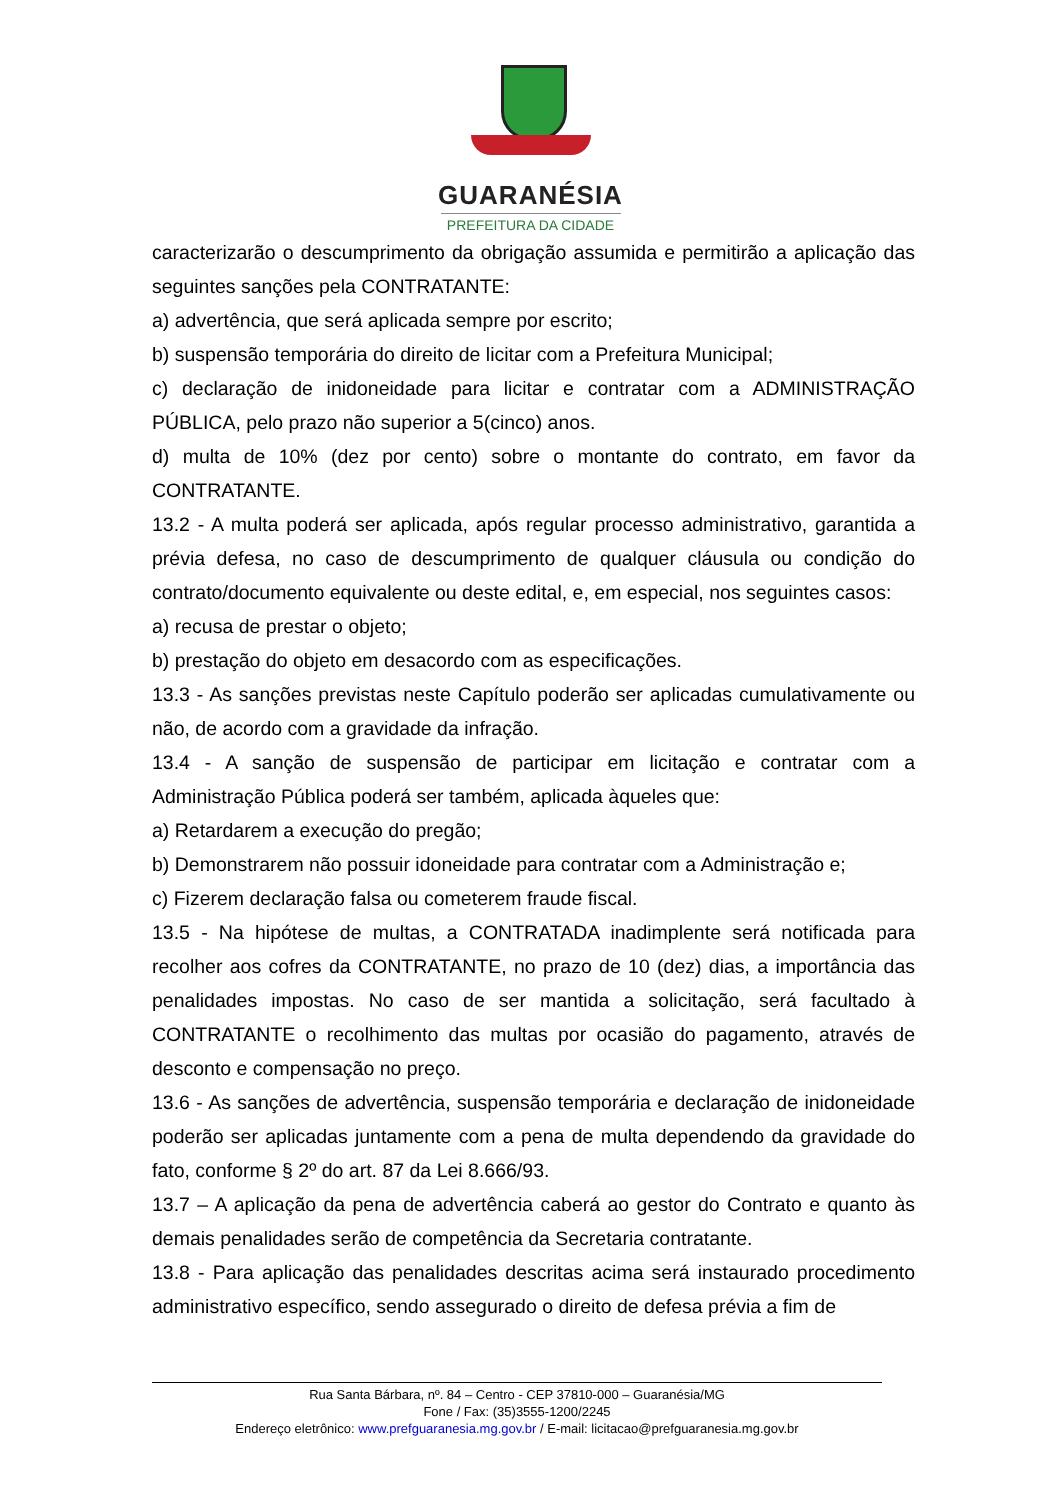GUARANÉSIA
PREFEITURA DA CIDADE
caracterizarão o descumprimento da obrigação assumida e permitirão a aplicação das seguintes sanções pela CONTRATANTE:
a) advertência, que será aplicada sempre por escrito;
b) suspensão temporária do direito de licitar com a Prefeitura Municipal;
c) declaração de inidoneidade para licitar e contratar com a ADMINISTRAÇÃO PÚBLICA, pelo prazo não superior a 5(cinco) anos.
d) multa de 10% (dez por cento) sobre o montante do contrato, em favor da CONTRATANTE.
13.2 - A multa poderá ser aplicada, após regular processo administrativo, garantida a prévia defesa, no caso de descumprimento de qualquer cláusula ou condição do contrato/documento equivalente ou deste edital, e, em especial, nos seguintes casos:
a) recusa de prestar o objeto;
b) prestação do objeto em desacordo com as especificações.
13.3 - As sanções previstas neste Capítulo poderão ser aplicadas cumulativamente ou não, de acordo com a gravidade da infração.
13.4 - A sanção de suspensão de participar em licitação e contratar com a Administração Pública poderá ser também, aplicada àqueles que:
a) Retardarem a execução do pregão;
b) Demonstrarem não possuir idoneidade para contratar com a Administração e;
c) Fizerem declaração falsa ou cometerem fraude fiscal.
13.5 - Na hipótese de multas, a CONTRATADA inadimplente será notificada para recolher aos cofres da CONTRATANTE, no prazo de 10 (dez) dias, a importância das penalidades impostas. No caso de ser mantida a solicitação, será facultado à CONTRATANTE o recolhimento das multas por ocasião do pagamento, através de desconto e compensação no preço.
13.6 - As sanções de advertência, suspensão temporária e declaração de inidoneidade poderão ser aplicadas juntamente com a pena de multa dependendo da gravidade do fato, conforme § 2º do art. 87 da Lei 8.666/93.
13.7 – A aplicação da pena de advertência caberá ao gestor do Contrato e quanto às demais penalidades serão de competência da Secretaria contratante.
13.8 - Para aplicação das penalidades descritas acima será instaurado procedimento administrativo específico, sendo assegurado o direito de defesa prévia a fim de
Rua Santa Bárbara, nº. 84 – Centro - CEP 37810-000 – Guaranésia/MG
Fone / Fax: (35)3555-1200/2245
Endereço eletrônico: www.prefguaranesia.mg.gov.br / E-mail: licitacao@prefguaranesia.mg.gov.br